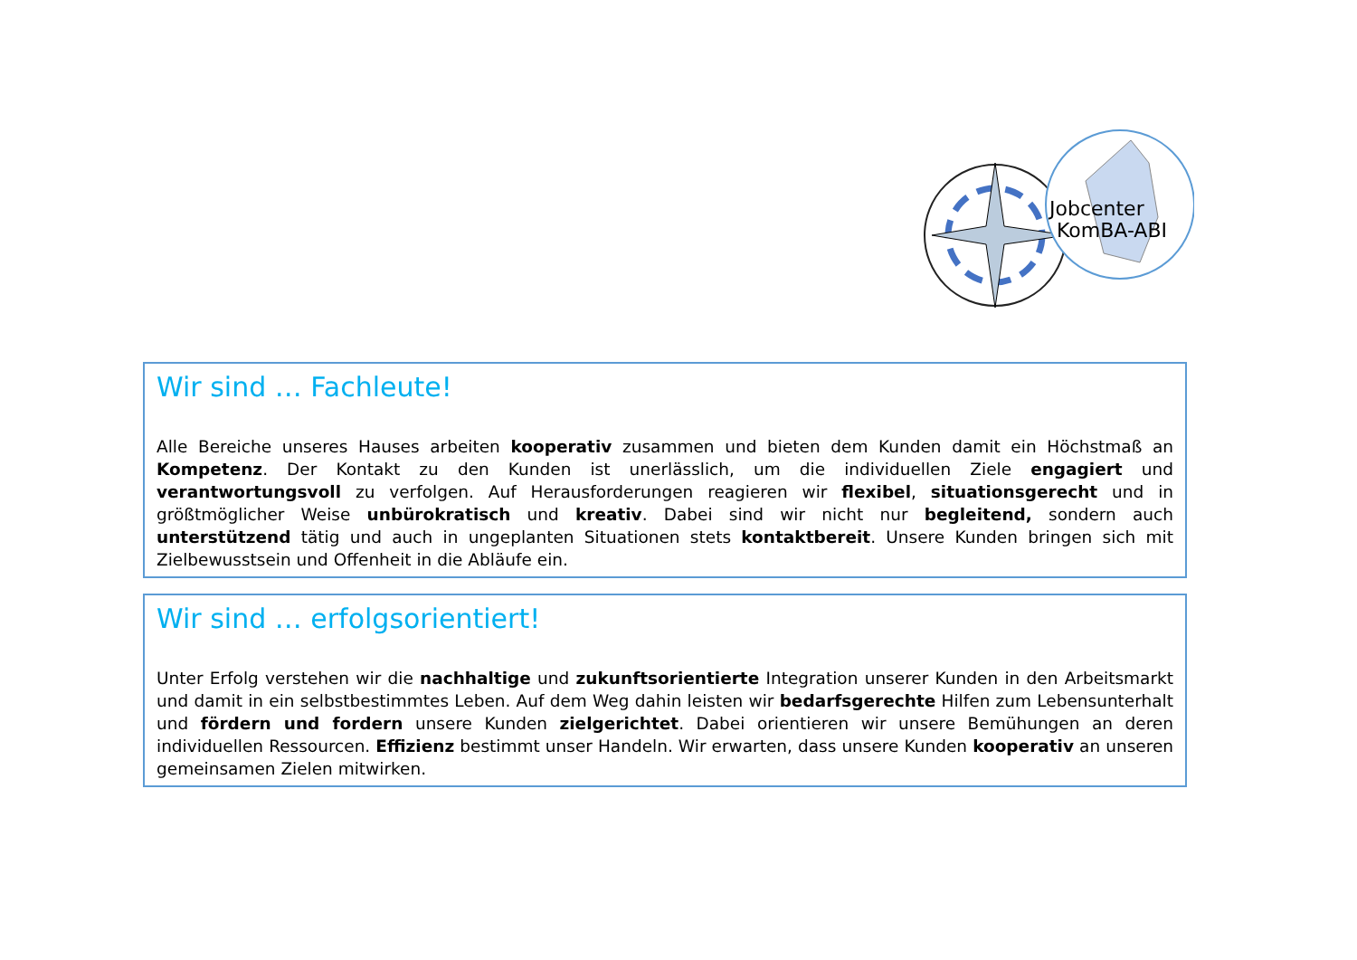Jobcenter
KomBA-ABI
Wir sind … Fachleute!
Alle Bereiche unseres Hauses arbeiten kooperativ zusammen und bieten dem Kunden damit ein Höchstmaß an Kompetenz. Der Kontakt zu den Kunden ist unerlässlich, um die individuellen Ziele engagiert und verantwortungsvoll zu verfolgen. Auf Herausforderungen reagieren wir flexibel, situationsgerecht und in größtmöglicher Weise unbürokratisch und kreativ. Dabei sind wir nicht nur begleitend, sondern auch unterstützend tätig und auch in ungeplanten Situationen stets kontaktbereit. Unsere Kunden bringen sich mit Zielbewusstsein und Offenheit in die Abläufe ein.
Wir sind … erfolgsorientiert!
Unter Erfolg verstehen wir die nachhaltige und zukunftsorientierte Integration unserer Kunden in den Arbeitsmarkt und damit in ein selbstbestimmtes Leben. Auf dem Weg dahin leisten wir bedarfsgerechte Hilfen zum Lebensunterhalt und fördern und fordern unsere Kunden zielgerichtet. Dabei orientieren wir unsere Bemühungen an deren individuellen Ressourcen. Effizienz bestimmt unser Handeln. Wir erwarten, dass unsere Kunden kooperativ an unseren gemeinsamen Zielen mitwirken.